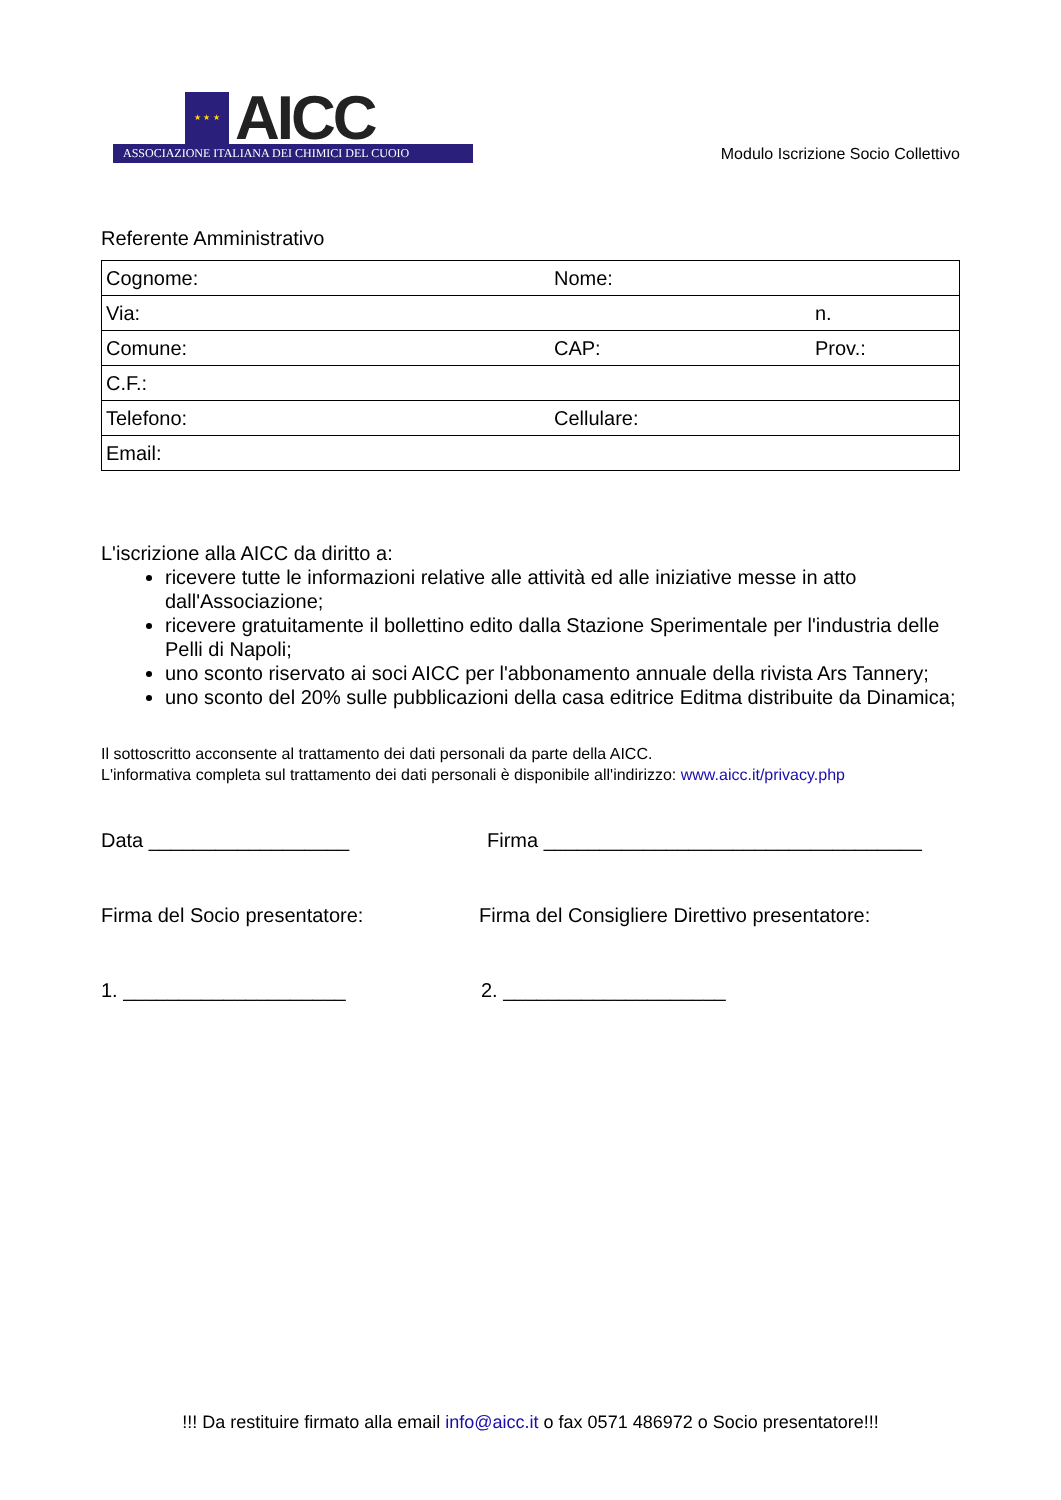★ ★ ★
AICC
ASSOCIAZIONE ITALIANA DEI CHIMICI DEL CUOIO
Modulo Iscrizione Socio Collettivo
Referente Amministrativo
| Cognome: | Nome: | |
| Via: | | n. |
| Comune: | CAP: | Prov.: |
| C.F.: | | |
| Telefono: | Cellulare: | |
| Email: | | |
L'iscrizione alla AICC da diritto a:
ricevere tutte le informazioni relative alle attività ed alle iniziative messe in atto dall'Associazione;
ricevere gratuitamente il bollettino edito dalla Stazione Sperimentale per l'industria delle Pelli di Napoli;
uno sconto riservato ai soci AICC per l'abbonamento annuale della rivista Ars Tannery;
uno sconto del 20% sulle pubblicazioni della casa editrice Editma distribuite da Dinamica;
Il sottoscritto acconsente al trattamento dei dati personali da parte della AICC.
L'informativa completa sul trattamento dei dati personali è disponibile all'indirizzo: www.aicc.it/privacy.php
Data __________________ Firma __________________________________
Firma del Socio presentatore: Firma del Consigliere Direttivo presentatore:
1. ____________________ 2. ____________________
!!! Da restituire firmato alla email info@aicc.it o fax 0571 486972 o Socio presentatore!!!